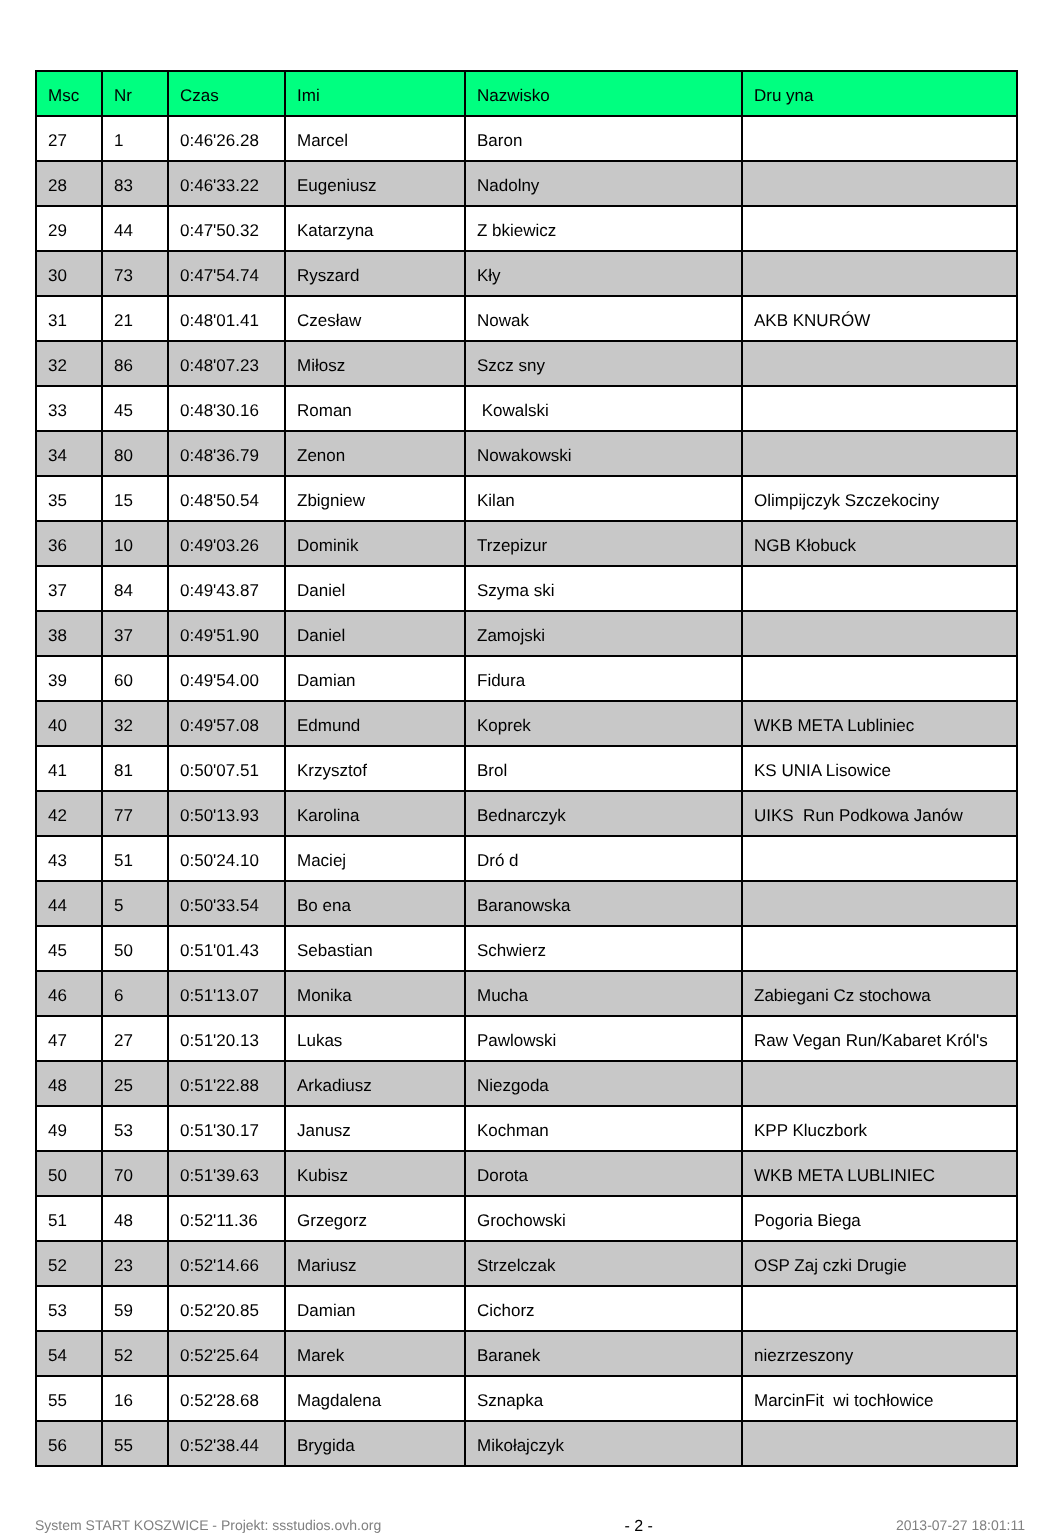| Msc | Nr | Czas | Imi | Nazwisko | Dru yna |
| --- | --- | --- | --- | --- | --- |
| 27 | 1 | 0:46'26.28 | Marcel | Baron | |
| 28 | 83 | 0:46'33.22 | Eugeniusz | Nadolny | |
| 29 | 44 | 0:47'50.32 | Katarzyna | Z bkiewicz | |
| 30 | 73 | 0:47'54.74 | Ryszard | Kły | |
| 31 | 21 | 0:48'01.41 | Czesław | Nowak | AKB KNURÓW |
| 32 | 86 | 0:48'07.23 | Miłosz | Szcz sny | |
| 33 | 45 | 0:48'30.16 | Roman | Kowalski | |
| 34 | 80 | 0:48'36.79 | Zenon | Nowakowski | |
| 35 | 15 | 0:48'50.54 | Zbigniew | Kilan | Olimpijczyk Szczekociny |
| 36 | 10 | 0:49'03.26 | Dominik | Trzepizur | NGB Kłobuck |
| 37 | 84 | 0:49'43.87 | Daniel | Szyma ski | |
| 38 | 37 | 0:49'51.90 | Daniel | Zamojski | |
| 39 | 60 | 0:49'54.00 | Damian | Fidura | |
| 40 | 32 | 0:49'57.08 | Edmund | Koprek | WKB META Lubliniec |
| 41 | 81 | 0:50'07.51 | Krzysztof | Brol | KS UNIA Lisowice |
| 42 | 77 | 0:50'13.93 | Karolina | Bednarczyk | UIKS Run Podkowa Janów |
| 43 | 51 | 0:50'24.10 | Maciej | Dró d | |
| 44 | 5 | 0:50'33.54 | Bo ena | Baranowska | |
| 45 | 50 | 0:51'01.43 | Sebastian | Schwierz | |
| 46 | 6 | 0:51'13.07 | Monika | Mucha | Zabiegani Cz stochowa |
| 47 | 27 | 0:51'20.13 | Lukas | Pawlowski | Raw Vegan Run/Kabaret Król's |
| 48 | 25 | 0:51'22.88 | Arkadiusz | Niezgoda | |
| 49 | 53 | 0:51'30.17 | Janusz | Kochman | KPP Kluczbork |
| 50 | 70 | 0:51'39.63 | Kubisz | Dorota | WKB META LUBLINIEC |
| 51 | 48 | 0:52'11.36 | Grzegorz | Grochowski | Pogoria Biega |
| 52 | 23 | 0:52'14.66 | Mariusz | Strzelczak | OSP Zaj czki Drugie |
| 53 | 59 | 0:52'20.85 | Damian | Cichorz | |
| 54 | 52 | 0:52'25.64 | Marek | Baranek | niezrzeszony |
| 55 | 16 | 0:52'28.68 | Magdalena | Sznapka | MarcinFit wi tochłowice |
| 56 | 55 | 0:52'38.44 | Brygida | Mikołajczyk | |
System START KOSZWICE - Projekt: ssstudios.ovh.org - 2 - 2013-07-27 18:01:11